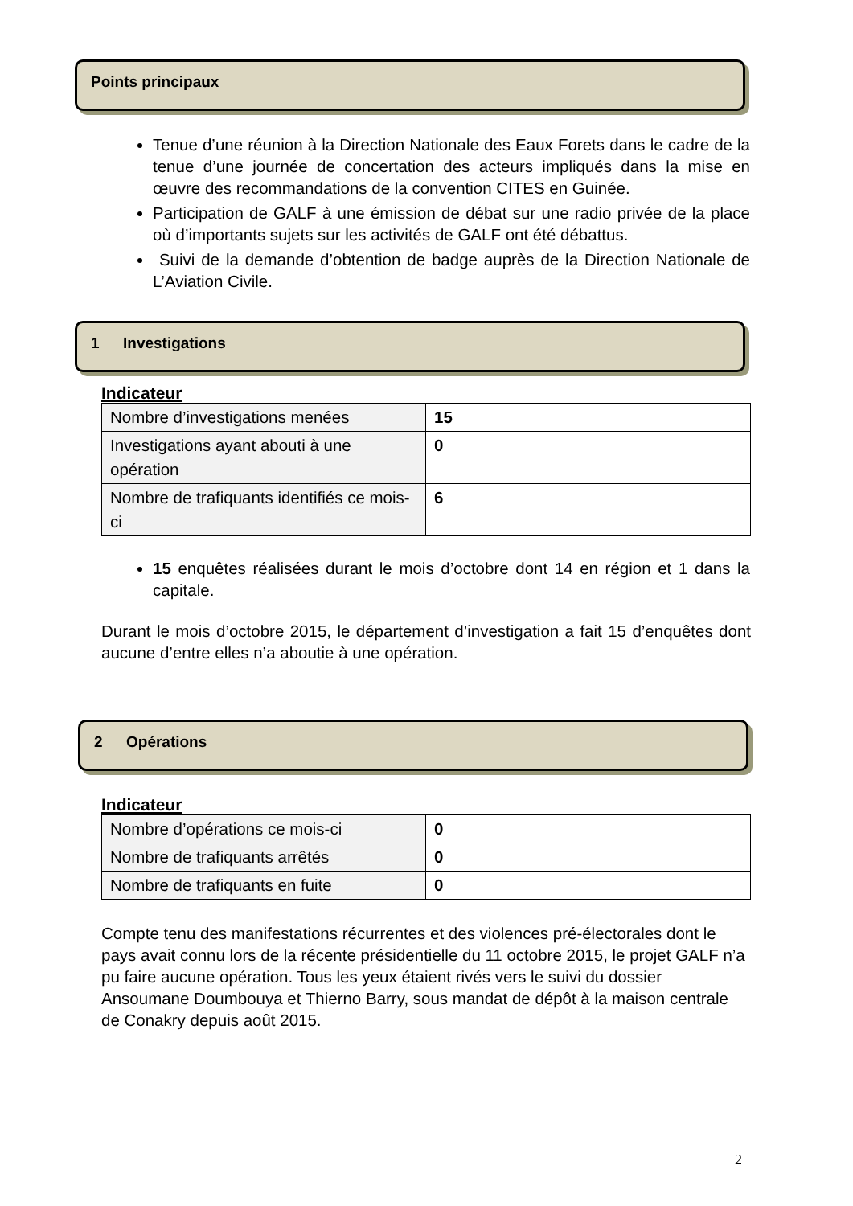Points principaux
Tenue d’une réunion à la Direction Nationale des Eaux Forets dans le cadre de la tenue d’une journée de concertation des acteurs impliqués dans la mise en œuvre des recommandations de la convention CITES en Guinée.
Participation de GALF à une émission de débat sur une radio privée de la place où d’importants sujets sur les activités de GALF ont été débattus.
Suivi de la demande d’obtention de badge auprès de la Direction Nationale de L’Aviation Civile.
1 Investigations
Indicateur
| Nombre d’investigations menées | 15 |
| Investigations ayant abouti à une opération | 0 |
| Nombre de trafiquants identifiés ce mois-ci | 6 |
15 enquêtes réalisées durant le mois d’octobre dont 14 en région et 1 dans la capitale.
Durant le mois d’octobre 2015, le département d’investigation a fait 15 d’enquêtes dont aucune d’entre elles n’a aboutie à une opération.
2 Opérations
Indicateur
| Nombre d’opérations ce mois-ci | 0 |
| Nombre de trafiquants arrêtés | 0 |
| Nombre de trafiquants en fuite | 0 |
Compte tenu des manifestations récurrentes et des violences pré-électorales dont le pays avait connu lors de la récente présidentielle du 11 octobre 2015, le projet GALF n’a pu faire aucune opération. Tous les yeux étaient rivés vers le suivi du dossier Ansoumane Doumbouya et Thierno Barry, sous mandat de dépôt à la maison centrale de Conakry depuis août 2015.
2